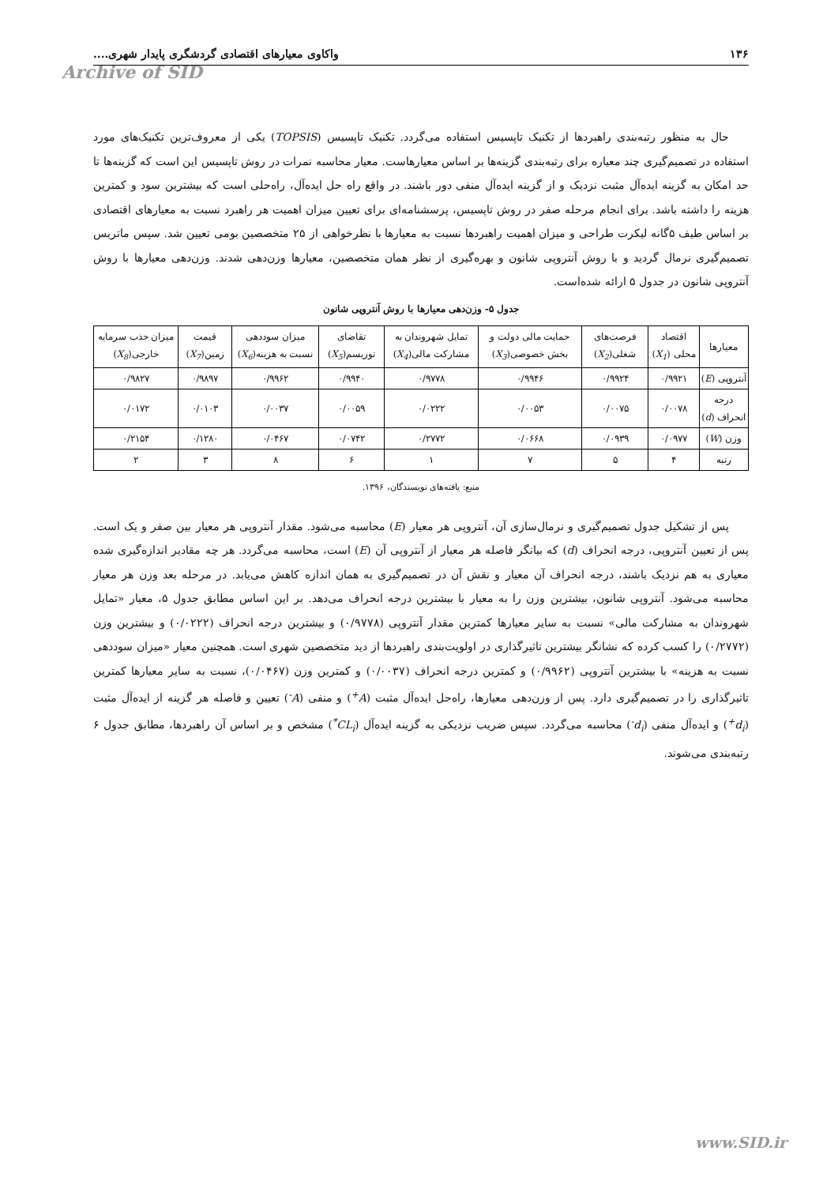Archive of SID
۱۳۶ واکاوی معیارهای اقتصادی گردشگری پایدار شهری....
حال به منظور رتبه‌بندی راهبردها از تکنیک تاپسیس استفاده می‌گردد. تکنیک تاپسیس (TOPSIS) یکی از معروف‌ترین تکنیک‌های مورد استفاده در تصمیم‌گیری چند معیاره برای رتبه‌بندی گزینه‌ها بر اساس معیارهاست. معیار محاسبه نمرات در روش تاپسیس این است که گزینه‌ها تا حد امکان به گزینه ایده‌آل مثبت نزدیک و از گزینه ایده‌آل منفی دور باشند. در واقع راه حل ایده‌آل، راه‌حلی است که بیشترین سود و کمترین هزینه را داشته باشد. برای انجام مرحله صفر در روش تاپسیس، پرسشنامه‌ای برای تعیین میزان اهمیت هر راهبرد نسبت به معیارهای اقتصادی بر اساس طیف ۵گانه لیکرت طراحی و میزان اهمیت راهبردها نسبت به معیارها با نظرخواهی از ۲۵ متخصصین بومی تعیین شد. سپس ماتریس تصمیم‌گیری نرمال گردید و با روش آنتروپی شانون و بهره‌گیری از نظر همان متخصصین، معیارها وزن‌دهی شدند. وزن‌دهی معیارها با روش آنتروپی شانون در جدول ۵ ارائه شده‌است.
جدول ۵- وزن‌دهی معیارها با روش آنتروپی شانون
| معیارها | اقتصاد محلی ( X<sub>1</sub> ) | فرصت‌های شغلی( X<sub>2</sub> ) | حمایت مالی دولت و بخش خصوصی( X<sub>3</sub> ) | تمایل شهروندان به مشارکت مالی( X<sub>4</sub> ) | تقاضای توریسم( X<sub>5</sub> ) | میزان سوددهی نسبت به هزینه( X<sub>6</sub> ) | قیمت زمین( X<sub>7</sub> ) | میزان جذب سرمایه خارجی( X<sub>8</sub> ) |
| --- | --- | --- | --- | --- | --- | --- | --- | --- |
| آنتروپی ( E ) | ۰/۹۹۲۱ | ۰/۹۹۲۴ | ۰/۹۹۴۶ | ۰/۹۷۷۸ | ۰/۹۹۴۰ | ۰/۹۹۶۲ | ۰/۹۸۹۷ | ۰/۹۸۲۷ |
| درجه انحراف ( d ) | ۰/۰۰۷۸ | ۰/۰۰۷۵ | ۰/۰۰۵۳ | ۰/۰۲۲۲ | ۰/۰۰۵۹ | ۰/۰۰۳۷ | ۰/۰۱۰۳ | ۰/۰۱۷۲ |
| وزن ( W ) | ۰/۰۹۷۷ | ۰/۰۹۳۹ | ۰/۰۶۶۸ | ۰/۲۷۷۲ | ۰/۰۷۴۲ | ۰/۰۴۶۷ | ۰/۱۲۸۰ | ۰/۲۱۵۴ |
| رتبه | ۴ | ۵ | ۷ | ۱ | ۶ | ۸ | ۳ | ۲ |
منبع: یافته‌های نویسندگان، ۱۳۹۶.
پس از تشکیل جدول تصمیم‌گیری و نرمال‌سازی آن، آنتروپی هر معیار (E) محاسبه می‌شود. مقدار آنتروپی هر معیار بین صفر و یک است. پس از تعیین آنتروپی، درجه انحراف (d) که بیانگر فاصله هر معیار از آنتروپی آن (E) است، محاسبه می‌گردد. هر چه مقادیر اندازه‌گیری شده معیاری به هم نزدیک باشند، درجه انحراف آن معیار و نقش آن در تصمیم‌گیری به همان اندازه کاهش می‌یابد. در مرحله بعد وزن هر معیار محاسبه می‌شود. آنتروپی شانون، بیشترین وزن را به معیار با بیشترین درجه انحراف می‌دهد. بر این اساس مطابق جدول ۵، معیار «تمایل شهروندان به مشارکت مالی» نسبت به سایر معیارها کمترین مقدار آنتروپی (۰/۹۷۷۸) و بیشترین درجه انحراف (۰/۰۲۲۲) و بیشترین وزن (۰/۲۷۷۲) را کسب کرده که نشانگر بیشترین تاثیرگذاری در اولویت‌بندی راهبردها از دید متخصصین شهری است. همچنین معیار «میزان سوددهی نسبت به هزینه» با بیشترین آنتروپی (۰/۹۹۶۲) و کمترین درجه انحراف (۰/۰۰۳۷) و کمترین وزن (۰/۰۴۶۷)، نسبت به سایر معیارها کمترین تاثیرگذاری را در تصمیم‌گیری دارد. پس از وزن‌دهی معیارها، راه‌حل ایده‌آل مثبت (A<sup>+</sup>) و منفی (A<sup>-</sup>) تعیین و فاصله هر گزینه از ایده‌آل مثبت (d<sub>i</sub><sup>+</sup>) و ایده‌آل منفی (d<sub>i</sub><sup>-</sup>) محاسبه می‌گردد. سپس ضریب نزدیکی به گزینه ایده‌آل (CL<sub>i</sub><sup>*</sup>) مشخص و بر اساس آن راهبردها، مطابق جدول ۶ رتبه‌بندی می‌شوند.
www.SID.ir